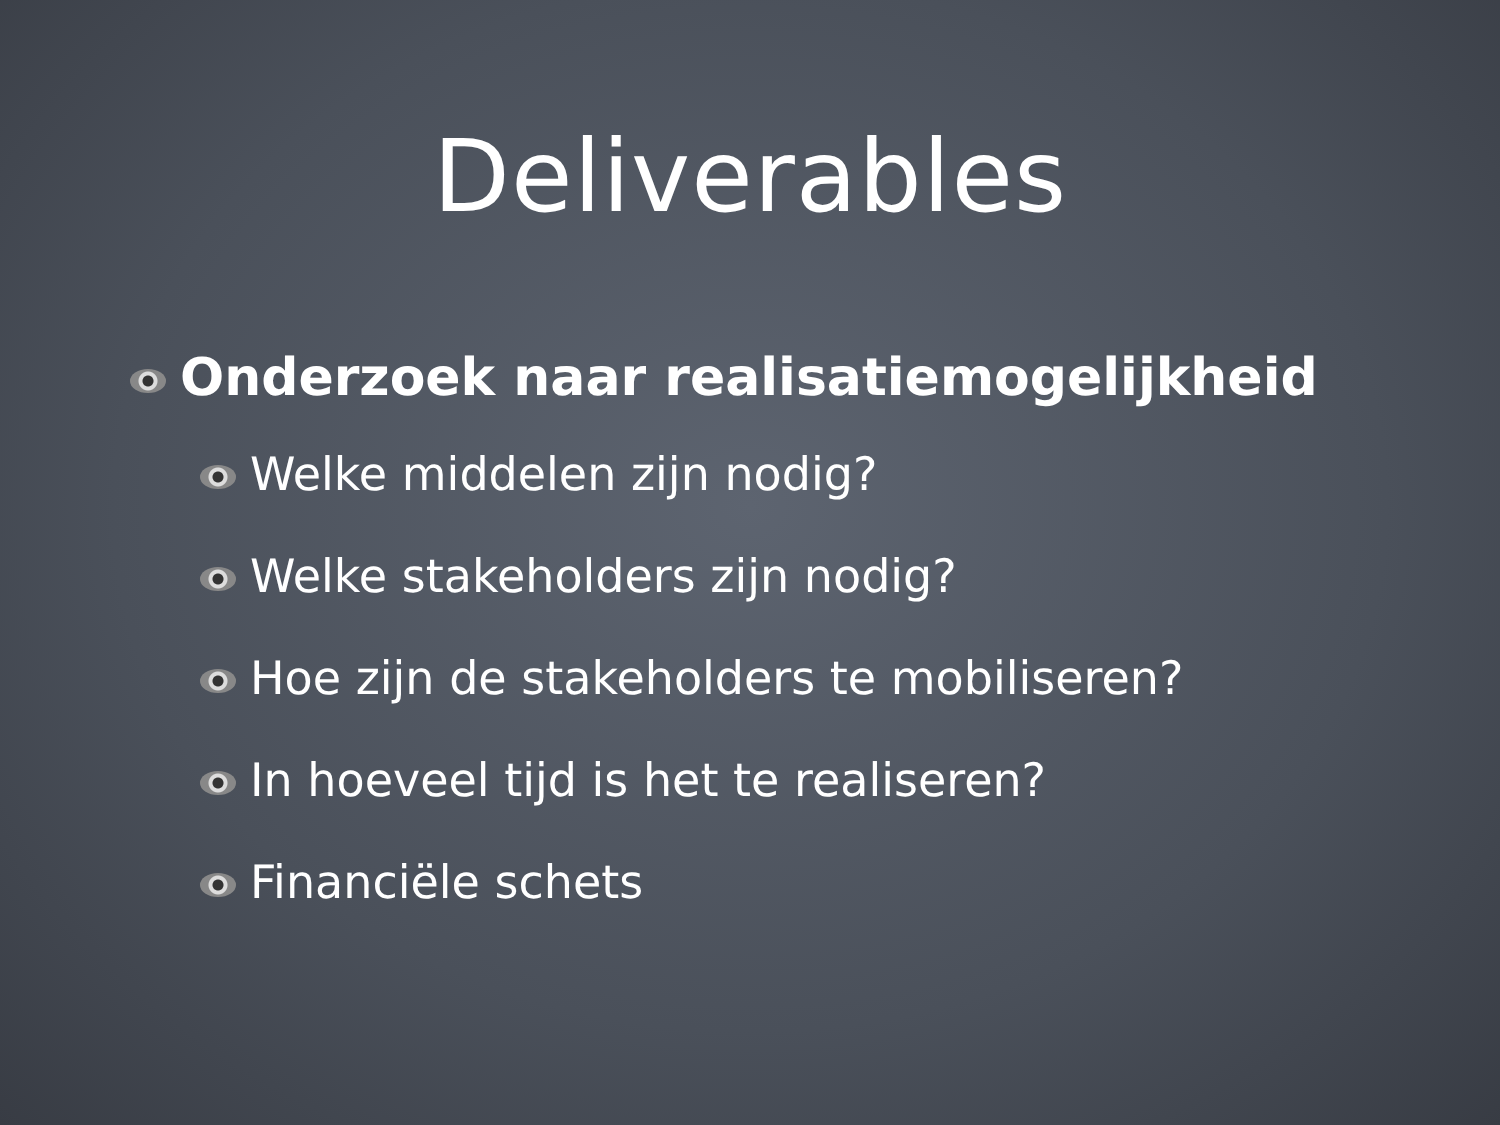Deliverables
Onderzoek naar realisatiemogelijkheid
Welke middelen zijn nodig?
Welke stakeholders zijn nodig?
Hoe zijn de stakeholders te mobiliseren?
In hoeveel tijd is het te realiseren?
Financiële schets